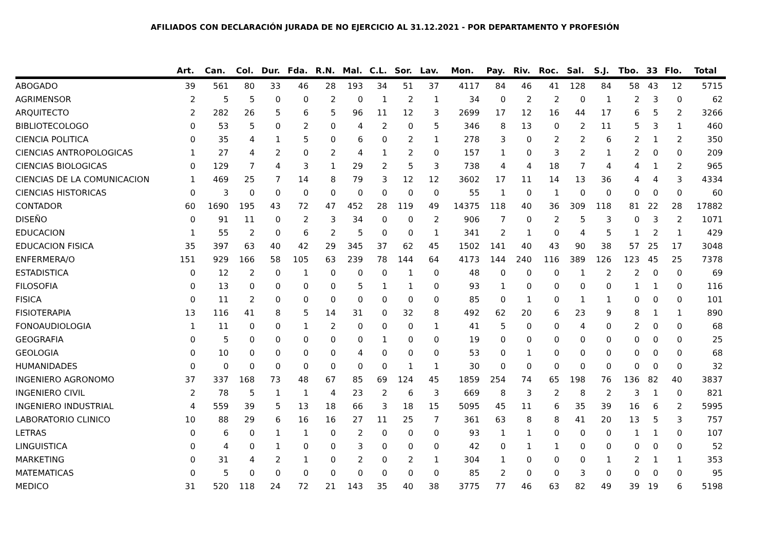AFILIADOS CON DECLARACIÓN JURADA DE NO EJERCICIO AL 31.12.2021 - POR DEPARTAMENTO Y PROFESIÓN
| | Art. | Can. | Col. | Dur. | Fda. | R.N. | Mal. | C.L. | Sor. | Lav. | Mon. | Pay. | Riv. | Roc. | Sal. | S.J. | Tbo. | 33 | Flo. | Total |
| --- | --- | --- | --- | --- | --- | --- | --- | --- | --- | --- | --- | --- | --- | --- | --- | --- | --- | --- | --- | --- |
| ABOGADO | 39 | 561 | 80 | 33 | 46 | 28 | 193 | 34 | 51 | 37 | 4117 | 84 | 46 | 41 | 128 | 84 | 58 | 43 | 12 | 5715 |
| AGRIMENSOR | 2 | 5 | 5 | 0 | 0 | 2 | 0 | 1 | 2 | 1 | 34 | 0 | 2 | 2 | 0 | 1 | 2 | 3 | 0 | 62 |
| ARQUITECTO | 2 | 282 | 26 | 5 | 6 | 5 | 96 | 11 | 12 | 3 | 2699 | 17 | 12 | 16 | 44 | 17 | 6 | 5 | 2 | 3266 |
| BIBLIOTECOLOGO | 0 | 53 | 5 | 0 | 2 | 0 | 4 | 2 | 0 | 5 | 346 | 8 | 13 | 0 | 2 | 11 | 5 | 3 | 1 | 460 |
| CIENCIA POLITICA | 0 | 35 | 4 | 1 | 5 | 0 | 6 | 0 | 2 | 1 | 278 | 3 | 0 | 2 | 2 | 6 | 2 | 1 | 2 | 350 |
| CIENCIAS ANTROPOLOGICAS | 1 | 27 | 4 | 2 | 0 | 2 | 4 | 1 | 2 | 0 | 157 | 1 | 0 | 3 | 2 | 1 | 2 | 0 | 0 | 209 |
| CIENCIAS BIOLOGICAS | 0 | 129 | 7 | 4 | 3 | 1 | 29 | 2 | 5 | 3 | 738 | 4 | 4 | 18 | 7 | 4 | 4 | 1 | 2 | 965 |
| CIENCIAS DE LA COMUNICACION | 1 | 469 | 25 | 7 | 14 | 8 | 79 | 3 | 12 | 12 | 3602 | 17 | 11 | 14 | 13 | 36 | 4 | 4 | 3 | 4334 |
| CIENCIAS HISTORICAS | 0 | 3 | 0 | 0 | 0 | 0 | 0 | 0 | 0 | 0 | 55 | 1 | 0 | 1 | 0 | 0 | 0 | 0 | 0 | 60 |
| CONTADOR | 60 | 1690 | 195 | 43 | 72 | 47 | 452 | 28 | 119 | 49 | 14375 | 118 | 40 | 36 | 309 | 118 | 81 | 22 | 28 | 17882 |
| DISEÑO | 0 | 91 | 11 | 0 | 2 | 3 | 34 | 0 | 0 | 2 | 906 | 7 | 0 | 2 | 5 | 3 | 0 | 3 | 2 | 1071 |
| EDUCACION | 1 | 55 | 2 | 0 | 6 | 2 | 5 | 0 | 0 | 1 | 341 | 2 | 1 | 0 | 4 | 5 | 1 | 2 | 1 | 429 |
| EDUCACION FISICA | 35 | 397 | 63 | 40 | 42 | 29 | 345 | 37 | 62 | 45 | 1502 | 141 | 40 | 43 | 90 | 38 | 57 | 25 | 17 | 3048 |
| ENFERMERA/O | 151 | 929 | 166 | 58 | 105 | 63 | 239 | 78 | 144 | 64 | 4173 | 144 | 240 | 116 | 389 | 126 | 123 | 45 | 25 | 7378 |
| ESTADISTICA | 0 | 12 | 2 | 0 | 1 | 0 | 0 | 0 | 1 | 0 | 48 | 0 | 0 | 0 | 1 | 2 | 2 | 0 | 0 | 69 |
| FILOSOFIA | 0 | 13 | 0 | 0 | 0 | 0 | 5 | 1 | 1 | 0 | 93 | 1 | 0 | 0 | 0 | 0 | 1 | 1 | 0 | 116 |
| FISICA | 0 | 11 | 2 | 0 | 0 | 0 | 0 | 0 | 0 | 0 | 85 | 0 | 1 | 0 | 1 | 1 | 0 | 0 | 0 | 101 |
| FISIOTERAPIA | 13 | 116 | 41 | 8 | 5 | 14 | 31 | 0 | 32 | 8 | 492 | 62 | 20 | 6 | 23 | 9 | 8 | 1 | 1 | 890 |
| FONOAUDIOLOGIA | 1 | 11 | 0 | 0 | 1 | 2 | 0 | 0 | 0 | 1 | 41 | 5 | 0 | 0 | 4 | 0 | 2 | 0 | 0 | 68 |
| GEOGRAFIA | 0 | 5 | 0 | 0 | 0 | 0 | 0 | 1 | 0 | 0 | 19 | 0 | 0 | 0 | 0 | 0 | 0 | 0 | 0 | 25 |
| GEOLOGIA | 0 | 10 | 0 | 0 | 0 | 0 | 4 | 0 | 0 | 0 | 53 | 0 | 1 | 0 | 0 | 0 | 0 | 0 | 0 | 68 |
| HUMANIDADES | 0 | 0 | 0 | 0 | 0 | 0 | 0 | 0 | 1 | 1 | 30 | 0 | 0 | 0 | 0 | 0 | 0 | 0 | 0 | 32 |
| INGENIERO AGRONOMO | 37 | 337 | 168 | 73 | 48 | 67 | 85 | 69 | 124 | 45 | 1859 | 254 | 74 | 65 | 198 | 76 | 136 | 82 | 40 | 3837 |
| INGENIERO CIVIL | 2 | 78 | 5 | 1 | 1 | 4 | 23 | 2 | 6 | 3 | 669 | 8 | 3 | 2 | 8 | 2 | 3 | 1 | 0 | 821 |
| INGENIERO INDUSTRIAL | 4 | 559 | 39 | 5 | 13 | 18 | 66 | 3 | 18 | 15 | 5095 | 45 | 11 | 6 | 35 | 39 | 16 | 6 | 2 | 5995 |
| LABORATORIO CLINICO | 10 | 88 | 29 | 6 | 16 | 16 | 27 | 11 | 25 | 7 | 361 | 63 | 8 | 8 | 41 | 20 | 13 | 5 | 3 | 757 |
| LETRAS | 0 | 6 | 0 | 1 | 1 | 0 | 2 | 0 | 0 | 0 | 93 | 1 | 1 | 0 | 0 | 0 | 1 | 1 | 0 | 107 |
| LINGUISTICA | 0 | 4 | 0 | 1 | 0 | 0 | 3 | 0 | 0 | 0 | 42 | 0 | 1 | 1 | 0 | 0 | 0 | 0 | 0 | 52 |
| MARKETING | 0 | 31 | 4 | 2 | 1 | 0 | 2 | 0 | 2 | 1 | 304 | 1 | 0 | 0 | 0 | 1 | 2 | 1 | 1 | 353 |
| MATEMATICAS | 0 | 5 | 0 | 0 | 0 | 0 | 0 | 0 | 0 | 0 | 85 | 2 | 0 | 0 | 3 | 0 | 0 | 0 | 0 | 95 |
| MEDICO | 31 | 520 | 118 | 24 | 72 | 21 | 143 | 35 | 40 | 38 | 3775 | 77 | 46 | 63 | 82 | 49 | 39 | 19 | 6 | 5198 |